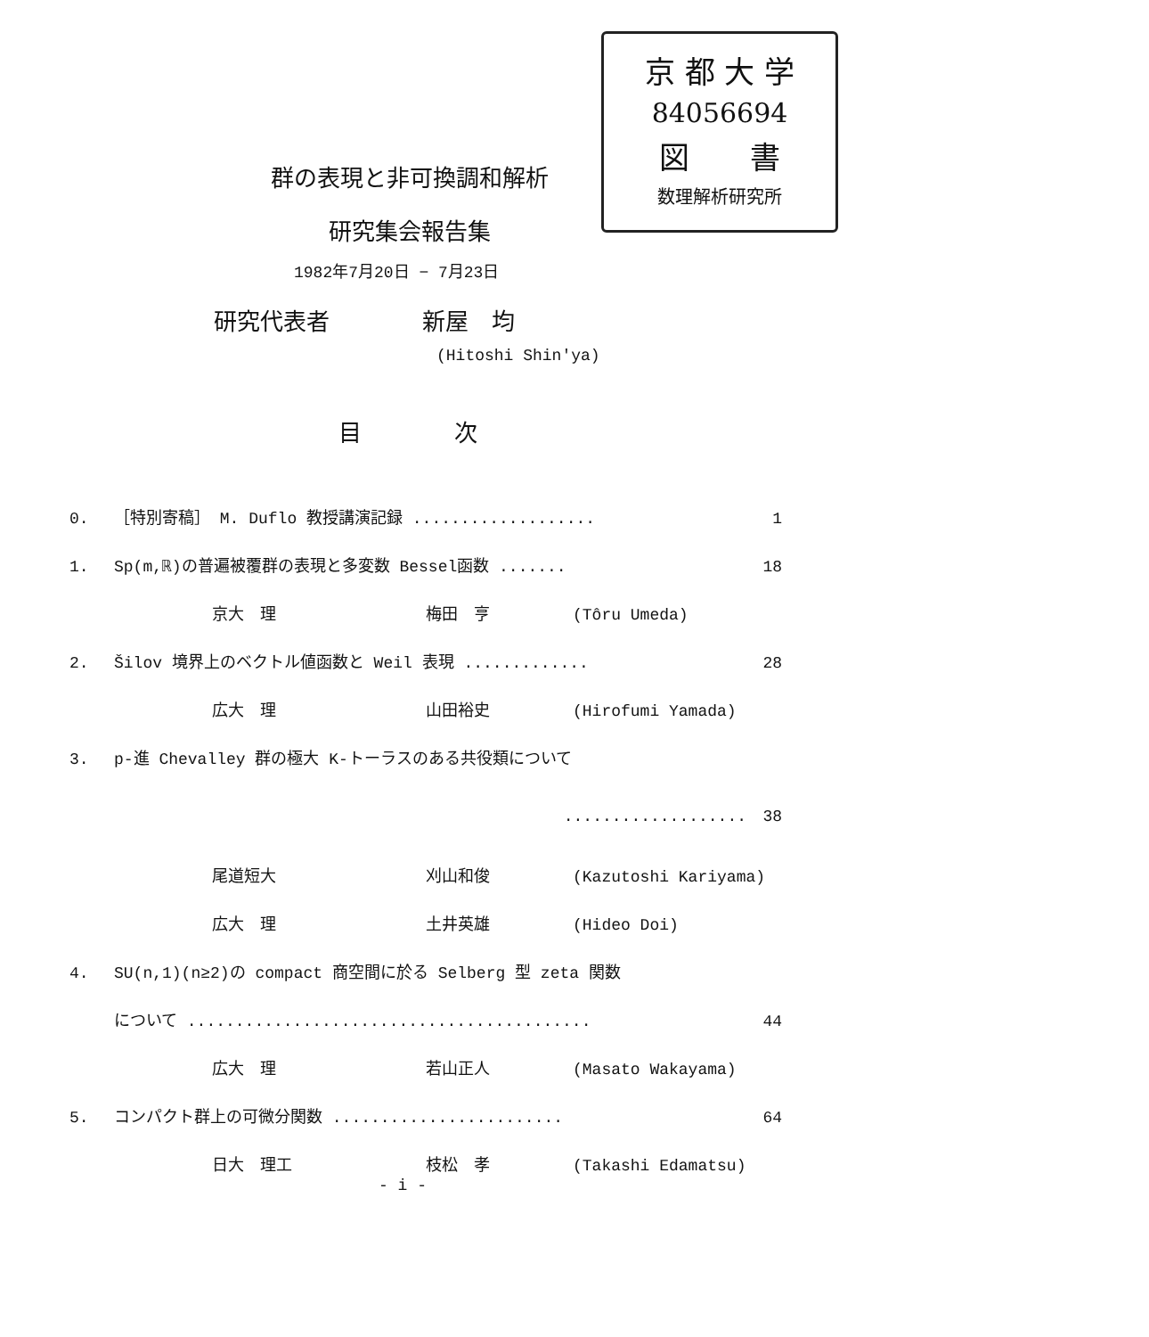京 都 大 学
84056694
図　　書
数理解析研究所
群の表現と非可換調和解析
研究集会報告集
1982年7月20日 − 7月23日
研究代表者　　　　新屋　均
(Hitoshi Shin'ya)
目　　　　次
0. ［特別寄稿］ M. Duflo 教授講演記録 ................... 1
1. Sp(m,ℝ)の普遍被覆群の表現と多変数 Bessel函数 ....... 18
京大　理 梅田　亨 (Tôru Umeda)
2. Šilov 境界上のベクトル値函数と Weil 表現 ............. 28
広大　理 山田裕史 (Hirofumi Yamada)
3. p-進 Chevalley 群の極大 K-トーラスのある共役類について
................... 38
尾道短大 刈山和俊 (Kazutoshi Kariyama)
広大　理 土井英雄 (Hideo Doi)
4. SU(n,1)(n≥2)の compact 商空間に於る Selberg 型 zeta 関数
について .......................................... 44
広大　理 若山正人 (Masato Wakayama)
5. コンパクト群上の可微分関数 ........................ 64
日大　理工 枝松　孝 (Takashi Edamatsu)
- i -